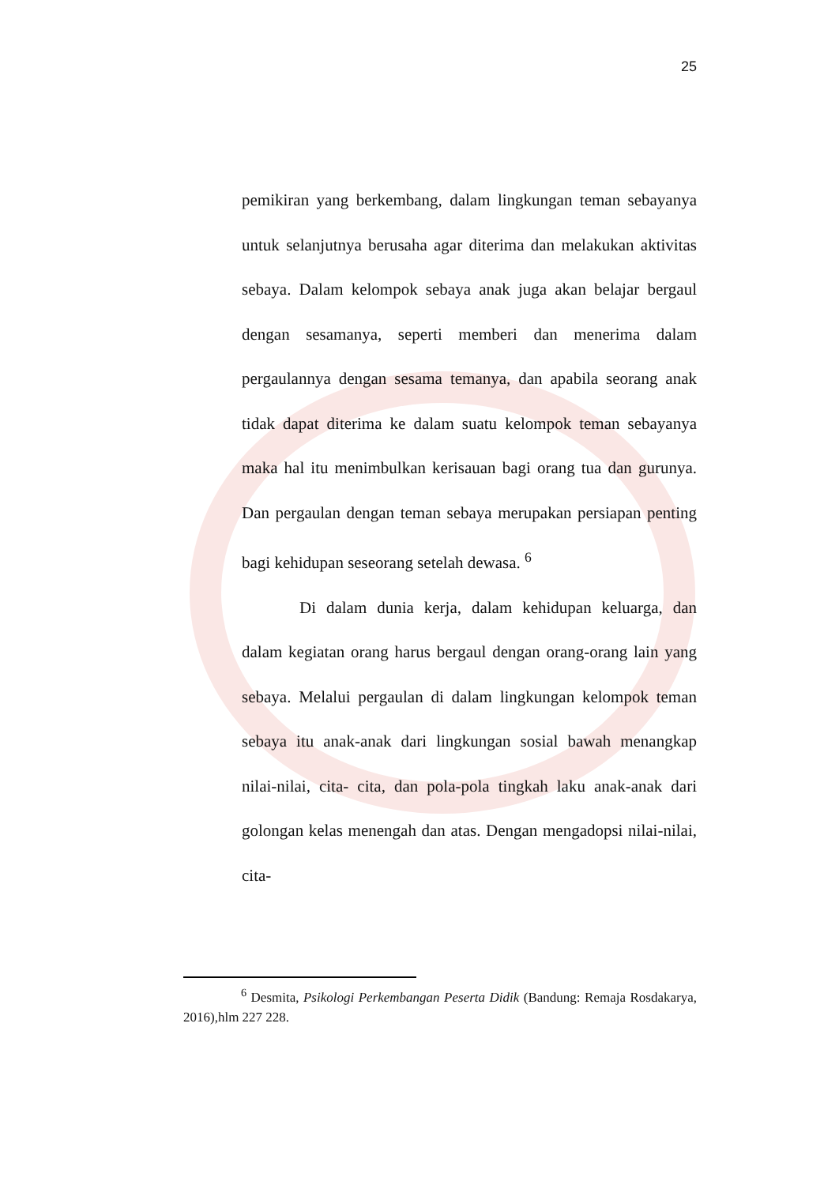25
pemikiran yang berkembang, dalam lingkungan teman sebayanya untuk selanjutnya berusaha agar diterima dan melakukan aktivitas sebaya. Dalam kelompok sebaya anak juga akan belajar bergaul dengan sesamanya, seperti memberi dan menerima dalam pergaulannya dengan sesama temanya, dan apabila seorang anak tidak dapat diterima ke dalam suatu kelompok teman sebayanya maka hal itu menimbulkan kerisauan bagi orang tua dan gurunya. Dan pergaulan dengan teman sebaya merupakan persiapan penting bagi kehidupan seseorang setelah dewasa. <sup>6</sup>
Di dalam dunia kerja, dalam kehidupan keluarga, dan dalam kegiatan orang harus bergaul dengan orang-orang lain yang sebaya. Melalui pergaulan di dalam lingkungan kelompok teman sebaya itu anak-anak dari lingkungan sosial bawah menangkap nilai-nilai, cita- cita, dan pola-pola tingkah laku anak-anak dari golongan kelas menengah dan atas. Dengan mengadopsi nilai-nilai, cita-
<sup>6</sup> Desmita, Psikologi Perkembangan Peserta Didik (Bandung: Remaja Rosdakarya, 2016),hlm 227 228.